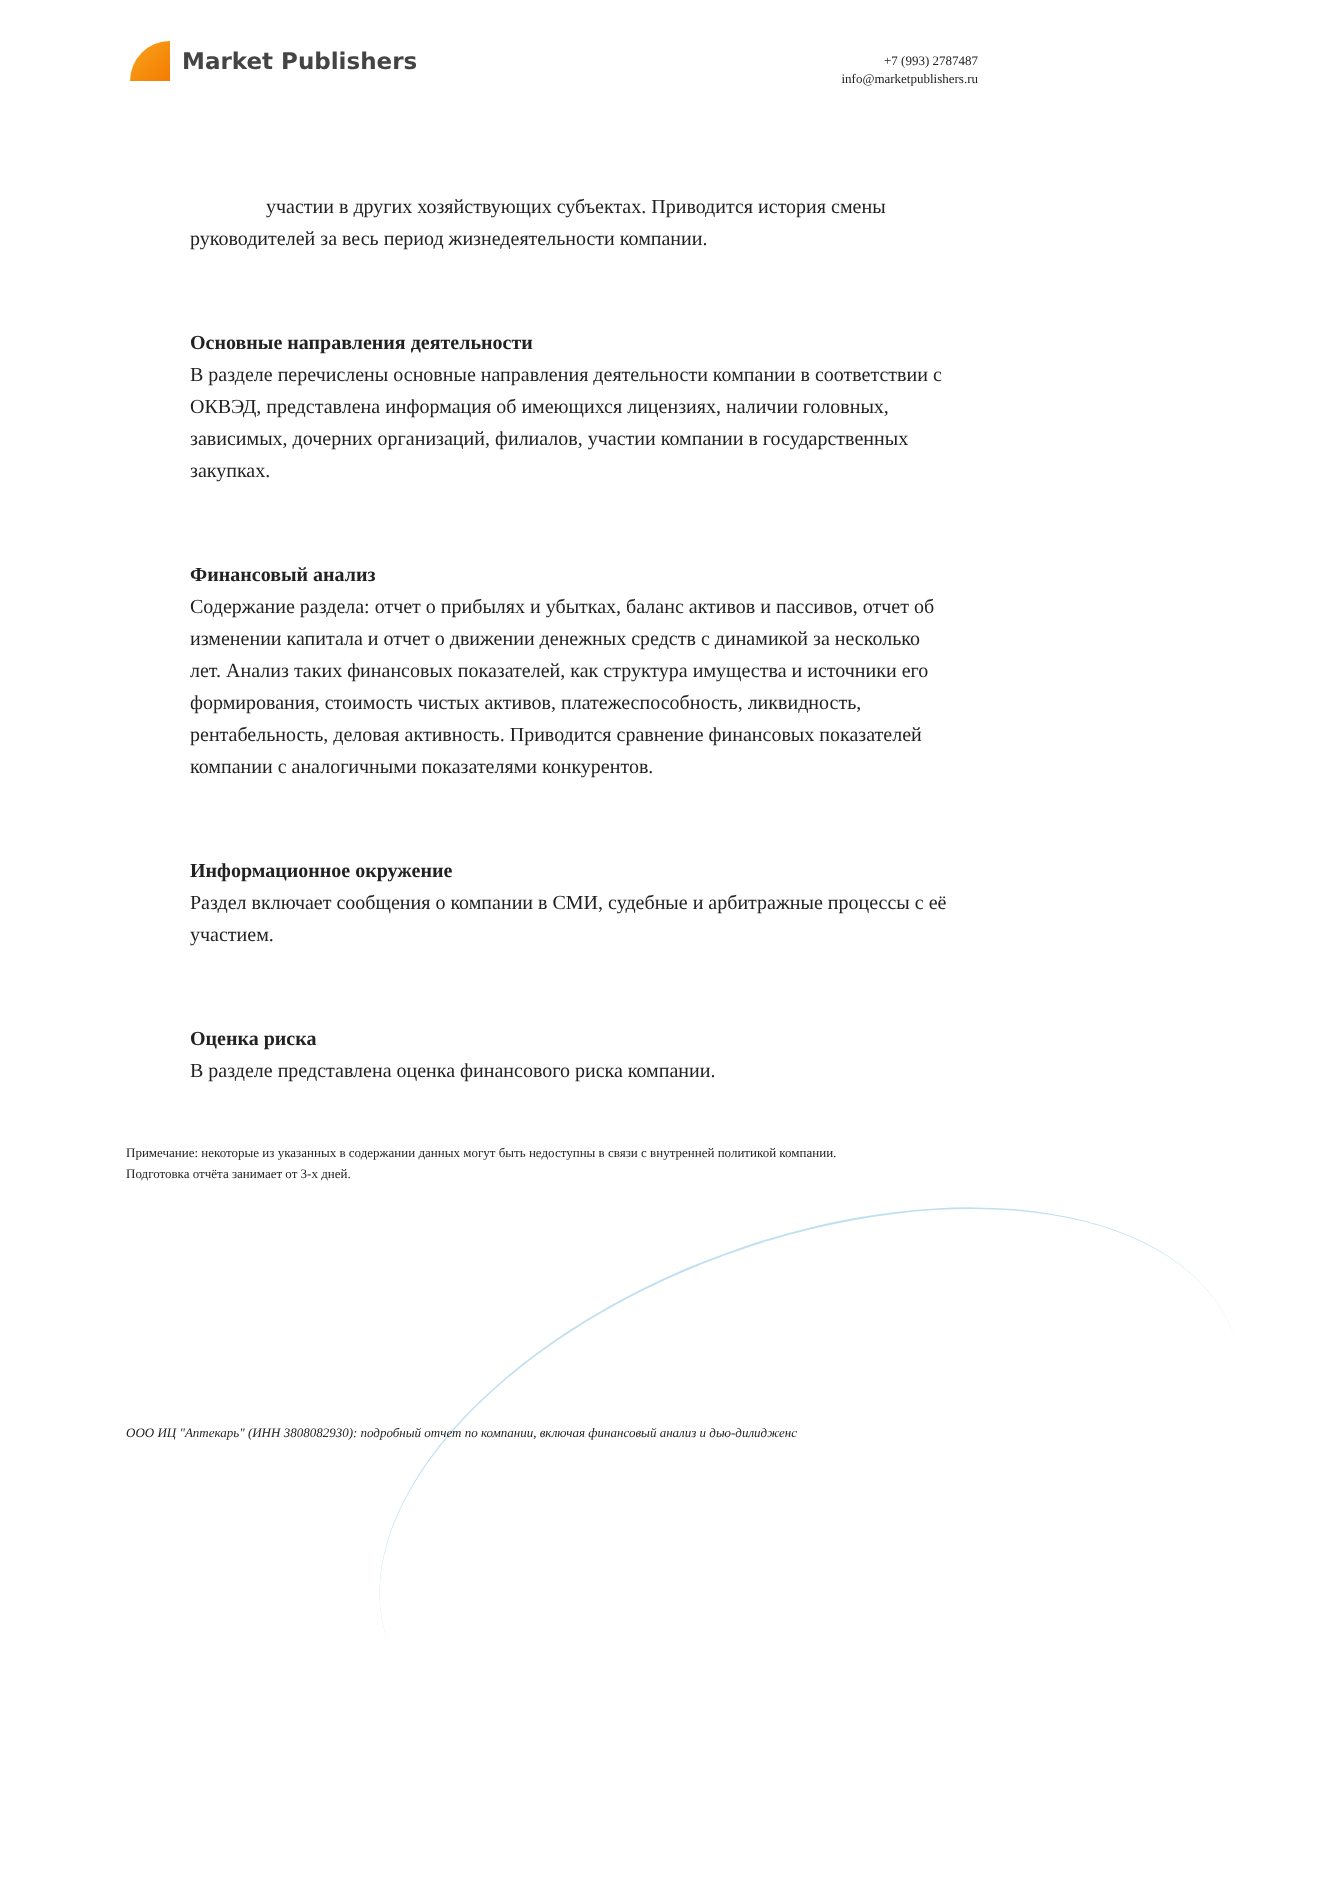Market Publishers
+7 (993) 2787487
info@marketpublishers.ru
участии в других хозяйствующих субъектах. Приводится история смены руководителей за весь период жизнедеятельности компании.
Основные направления деятельности
В разделе перечислены основные направления деятельности компании в соответствии с ОКВЭД, представлена информация об имеющихся лицензиях, наличии головных, зависимых, дочерних организаций, филиалов, участии компании в государственных закупках.
Финансовый анализ
Содержание раздела: отчет о прибылях и убытках, баланс активов и пассивов, отчет об изменении капитала и отчет о движении денежных средств с динамикой за несколько лет. Анализ таких финансовых показателей, как структура имущества и источники его формирования, стоимость чистых активов, платежеспособность, ликвидность, рентабельность, деловая активность. Приводится сравнение финансовых показателей компании с аналогичными показателями конкурентов.
Информационное окружение
Раздел включает сообщения о компании в СМИ, судебные и арбитражные процессы с её участием.
Оценка риска
В разделе представлена оценка финансового риска компании.
Примечание: некоторые из указанных в содержании данных могут быть недоступны в связи с внутренней политикой компании.
Подготовка отчёта занимает от 3-х дней.
ООО ИЦ "Аптекарь" (ИНН 3808082930): подробный отчет по компании, включая финансовый анализ и дью-дилидженс